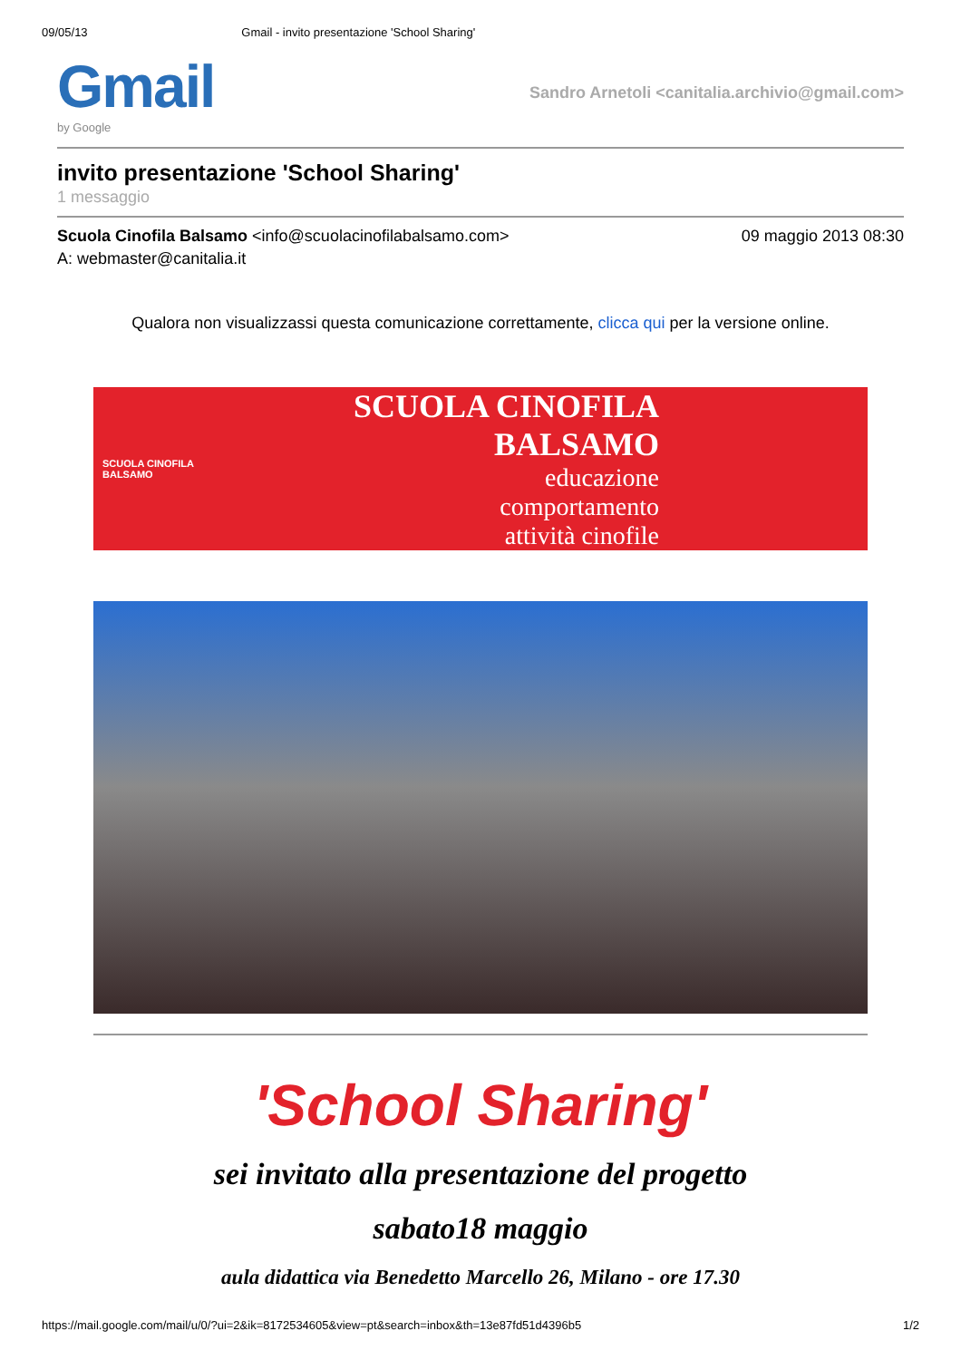09/05/13 Gmail - invito presentazione 'School Sharing'
Gmail
by Google
Sandro Arnetoli <canitalia.archivio@gmail.com>
invito presentazione 'School Sharing'
1 messaggio
Scuola Cinofila Balsamo <info@scuolacinofilabalsamo.com> 09 maggio 2013 08:30
A: webmaster@canitalia.it
Qualora non visualizzassi questa comunicazione correttamente, clicca qui per la versione online.
SCUOLA CINOFILA BALSAMO
SCUOLA CINOFILA BALSAMO
educazione
comportamento
attività cinofile
'School Sharing'
sei invitato alla presentazione del progetto
sabato18 maggio
aula didattica via Benedetto Marcello 26, Milano - ore 17.30
https://mail.google.com/mail/u/0/?ui=2&ik=8172534605&view=pt&search=inbox&th=13e87fd51d4396b5 1/2